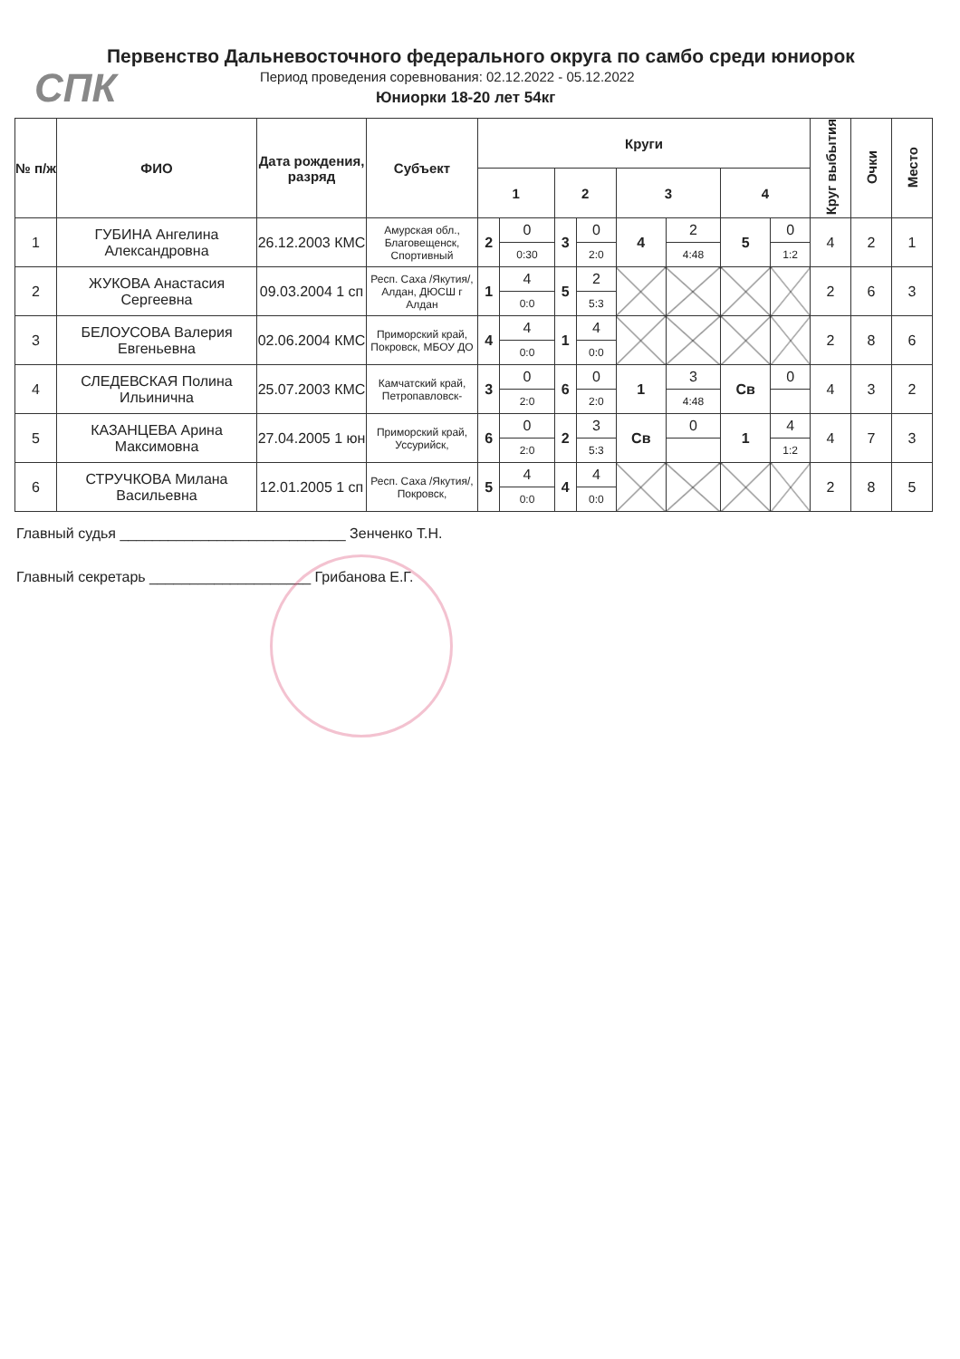СПК
Первенство Дальневосточного федерального округа по самбо среди юниорок
Период проведения соревнования: 02.12.2022 - 05.12.2022
Юниорки 18-20 лет 54кг
| № п/ж | ФИО | Дата рождения, разряд | Субъект | Круги | | | | | | | | Круг выбытия | Очки | Место |
| --- | --- | --- | --- | --- | --- | --- | --- | --- | --- | --- | --- | --- | --- | --- |
| | | | | 1 | | 2 | | 3 | | 4 | | | | |
| 1 | ГУБИНА Ангелина Александровна | 26.12.2003 КМС | Амурская обл., Благовещенск, Спортивный | 2 | 0 | 3 | 0 | 4 | 2 | 5 | 0 | 4 | 2 | 1 |
| | | | | | 0:30 | | 2:0 | | 4:48 | | 1:2 | | | |
| 2 | ЖУКОВА Анастасия Сергеевна | 09.03.2004 1 сп | Респ. Саха /Якутия/, Алдан, ДЮСШ г Алдан | 1 | 4 | 5 | 2 | | | | | 2 | 6 | 3 |
| | | | | | 0:0 | | 5:3 | | | | | | | |
| 3 | БЕЛОУСОВА Валерия Евгеньевна | 02.06.2004 КМС | Приморский край, Покровск, МБОУ ДО | 4 | 4 | 1 | 4 | | | | | 2 | 8 | 6 |
| | | | | | 0:0 | | 0:0 | | | | | | | |
| 4 | СЛЕДЕВСКАЯ Полина Ильинична | 25.07.2003 КМС | Камчатский край, Петропавловск- | 3 | 0 | 6 | 0 | 1 | 3 | Св | 0 | 4 | 3 | 2 |
| | | | | | 2:0 | | 2:0 | | 4:48 | | | | | |
| 5 | КАЗАНЦЕВА Арина Максимовна | 27.04.2005 1 юн | Приморский край, Уссурийск, | 6 | 0 | 2 | 3 | Св | 0 | 1 | 4 | 4 | 7 | 3 |
| | | | | | 2:0 | | 5:3 | | | | 1:2 | | | |
| 6 | СТРУЧКОВА Милана Васильевна | 12.01.2005 1 сп | Респ. Саха /Якутия/, Покровск, | 5 | 4 | 4 | 4 | | | | | 2 | 8 | 5 |
| | | | | | 0:0 | | 0:0 | | | | | | | |
Главный судья ____________________________ Зенченко Т.Н.
Главный секретарь ____________________ Грибанова Е.Г.